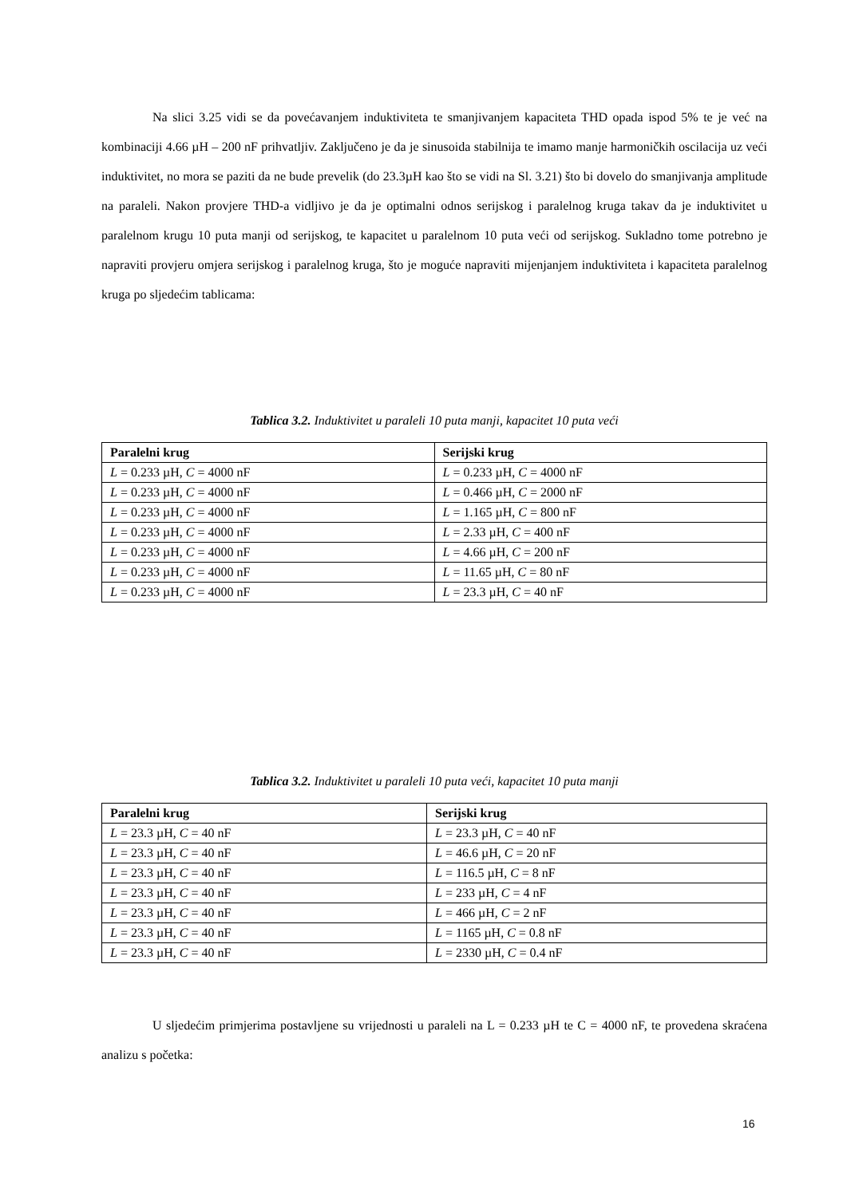Na slici 3.25 vidi se da povećavanjem induktiviteta te smanjivanjem kapaciteta THD opada ispod 5% te je već na kombinaciji 4.66 µH – 200 nF prihvatljiv. Zaključeno je da je sinusoida stabilnija te imamo manje harmoničkih oscilacija uz veći induktivitet, no mora se paziti da ne bude prevelik (do 23.3µH kao što se vidi na Sl. 3.21) što bi dovelo do smanjivanja amplitude na paraleli. Nakon provjere THD-a vidljivo je da je optimalni odnos serijskog i paralelnog kruga takav da je induktivitet u paralelnom krugu 10 puta manji od serijskog, te kapacitet u paralelnom 10 puta veći od serijskog. Sukladno tome potrebno je napraviti provjeru omjera serijskog i paralelnog kruga, što je moguće napraviti mijenjanjem induktiviteta i kapaciteta paralelnog kruga po sljedećim tablicama:
Tablica 3.2. Induktivitet u paraleli 10 puta manji, kapacitet 10 puta veći
| Paralelni krug | Serijski krug |
| --- | --- |
| L = 0.233 µH, C = 4000 nF | L = 0.233 µH, C = 4000 nF |
| L = 0.233 µH, C = 4000 nF | L = 0.466 µH, C = 2000 nF |
| L = 0.233 µH, C = 4000 nF | L = 1.165 µH, C = 800 nF |
| L = 0.233 µH, C = 4000 nF | L = 2.33 µH, C = 400 nF |
| L = 0.233 µH, C = 4000 nF | L = 4.66 µH, C = 200 nF |
| L = 0.233 µH, C = 4000 nF | L = 11.65 µH, C = 80 nF |
| L = 0.233 µH, C = 4000 nF | L = 23.3 µH, C = 40 nF |
Tablica 3.2. Induktivitet u paraleli 10 puta veći, kapacitet 10 puta manji
| Paralelni krug | Serijski krug |
| --- | --- |
| L = 23.3 µH, C = 40 nF | L = 23.3 µH, C = 40 nF |
| L = 23.3 µH, C = 40 nF | L = 46.6 µH, C = 20 nF |
| L = 23.3 µH, C = 40 nF | L = 116.5 µH, C = 8 nF |
| L = 23.3 µH, C = 40 nF | L = 233 µH, C = 4 nF |
| L = 23.3 µH, C = 40 nF | L = 466 µH, C = 2 nF |
| L = 23.3 µH, C = 40 nF | L = 1165 µH, C = 0.8 nF |
| L = 23.3 µH, C = 40 nF | L = 2330 µH, C = 0.4 nF |
U sljedećim primjerima postavljene su vrijednosti u paraleli na L = 0.233 µH te C = 4000 nF, te provedena skraćena analizu s početka:
16